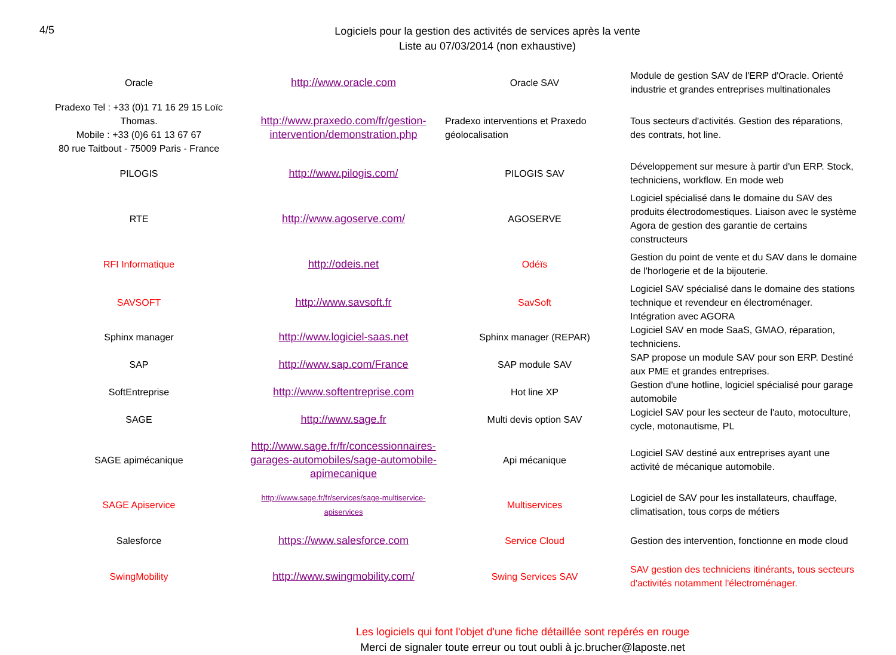4/5
Logiciels pour la gestion des activités de services après la vente
Liste au 07/03/2014 (non exhaustive)
| Oracle | http://www.oracle.com | Oracle SAV | Module de gestion SAV de l'ERP d'Oracle. Orienté industrie et grandes entreprises multinationales |
| Pradexo Tel : +33 (0)1 71 16 29 15 Loïc Thomas. Mobile : +33 (0)6 61 13 67 67 80 rue Taitbout - 75009 Paris - France | http://www.praxedo.com/fr/gestion-intervention/demonstration.php | Pradexo interventions et Praxedo géolocalisation | Tous secteurs d'activités. Gestion des réparations, des contrats, hot line. |
| PILOGIS | http://www.pilogis.com/ | PILOGIS SAV | Développement sur mesure à partir d'un ERP. Stock, techniciens, workflow. En mode web |
| RTE | http://www.agoserve.com/ | AGOSERVE | Logiciel spécialisé dans le domaine du SAV des produits électrodomestiques. Liaison avec le système Agora de gestion des garantie de certains constructeurs |
| RFI Informatique | http://odeis.net | Odéïs | Gestion du point de vente et du SAV dans le domaine de l'horlogerie et de la bijouterie. |
| SAVSOFT | http://www.savsoft.fr | SavSoft | Logiciel SAV spécialisé dans le domaine des stations technique et revendeur en électroménager. Intégration avec AGORA |
| Sphinx manager | http://www.logiciel-saas.net | Sphinx manager (REPAR) | Logiciel SAV en mode SaaS, GMAO, réparation, techniciens. |
| SAP | http://www.sap.com/France | SAP module SAV | SAP propose un module SAV pour son ERP. Destiné aux PME et grandes entreprises. |
| SoftEntreprise | http://www.softentreprise.com | Hot line XP | Gestion d'une hotline, logiciel spécialisé pour garage automobile |
| SAGE | http://www.sage.fr | Multi devis option SAV | Logiciel SAV pour les secteur de l'auto, motoculture, cycle, motonautisme, PL |
| SAGE apimécanique | http://www.sage.fr/fr/concessionnaires-garages-automobiles/sage-automobile-apimecanique | Api mécanique | Logiciel SAV destiné aux entreprises ayant une activité de mécanique automobile. |
| SAGE Apiservice | http://www.sage.fr/fr/services/sage-multiservice-apiservices | Multiservices | Logiciel de SAV pour les installateurs, chauffage, climatisation, tous corps de métiers |
| Salesforce | https://www.salesforce.com | Service Cloud | Gestion des intervention, fonctionne en mode cloud |
| SwingMobility | http://www.swingmobility.com/ | Swing Services SAV | SAV gestion des techniciens itinérants, tous secteurs d'activités notamment l'électroménager. |
Les logiciels qui font l'objet d'une fiche détaillée sont repérés en rouge
Merci de signaler toute erreur ou tout oubli à jc.brucher@laposte.net